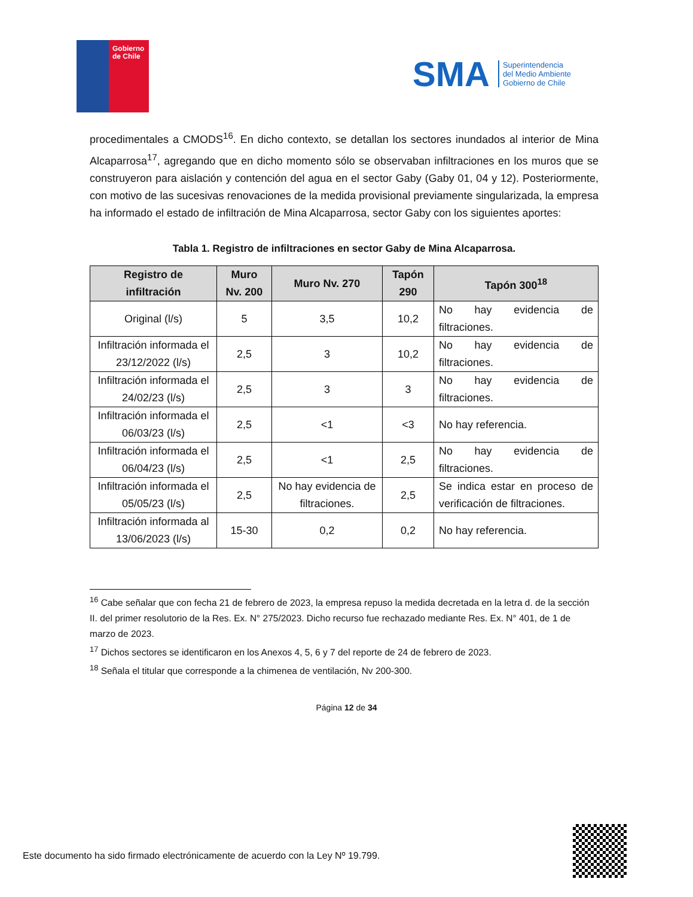Gobierno
de Chile
SMA
Superintendencia
del Medio Ambiente
Gobierno de Chile
procedimentales a CMODS<sup>16</sup>. En dicho contexto, se detallan los sectores inundados al interior de Mina Alcaparrosa<sup>17</sup>, agregando que en dicho momento sólo se observaban infiltraciones en los muros que se construyeron para aislación y contención del agua en el sector Gaby (Gaby 01, 04 y 12). Posteriormente, con motivo de las sucesivas renovaciones de la medida provisional previamente singularizada, la empresa ha informado el estado de infiltración de Mina Alcaparrosa, sector Gaby con los siguientes aportes:
Tabla 1. Registro de infiltraciones en sector Gaby de Mina Alcaparrosa.
| Registro de infiltración | Muro Nv. 200 | Muro Nv. 270 | Tapón 290 | Tapón 300<sup>18</sup> |
| --- | --- | --- | --- | --- |
| Original (l/s) | 5 | 3,5 | 10,2 | No hay evidencia de filtraciones. |
| Infiltración informada el 23/12/2022 (l/s) | 2,5 | 3 | 10,2 | No hay evidencia de filtraciones. |
| Infiltración informada el 24/02/23 (l/s) | 2,5 | 3 | 3 | No hay evidencia de filtraciones. |
| Infiltración informada el 06/03/23 (l/s) | 2,5 | <1 | <3 | No hay referencia. |
| Infiltración informada el 06/04/23 (l/s) | 2,5 | <1 | 2,5 | No hay evidencia de filtraciones. |
| Infiltración informada el 05/05/23 (l/s) | 2,5 | No hay evidencia de filtraciones. | 2,5 | Se indica estar en proceso de verificación de filtraciones. |
| Infiltración informada al 13/06/2023 (l/s) | 15-30 | 0,2 | 0,2 | No hay referencia. |
<sup>16</sup> Cabe señalar que con fecha 21 de febrero de 2023, la empresa repuso la medida decretada en la letra d. de la sección II. del primer resolutorio de la Res. Ex. N° 275/2023. Dicho recurso fue rechazado mediante Res. Ex. N° 401, de 1 de marzo de 2023.
<sup>17</sup> Dichos sectores se identificaron en los Anexos 4, 5, 6 y 7 del reporte de 24 de febrero de 2023.
<sup>18</sup> Señala el titular que corresponde a la chimenea de ventilación, Nv 200-300.
Página 12 de 34
Este documento ha sido firmado electrónicamente de acuerdo con la Ley Nº 19.799.